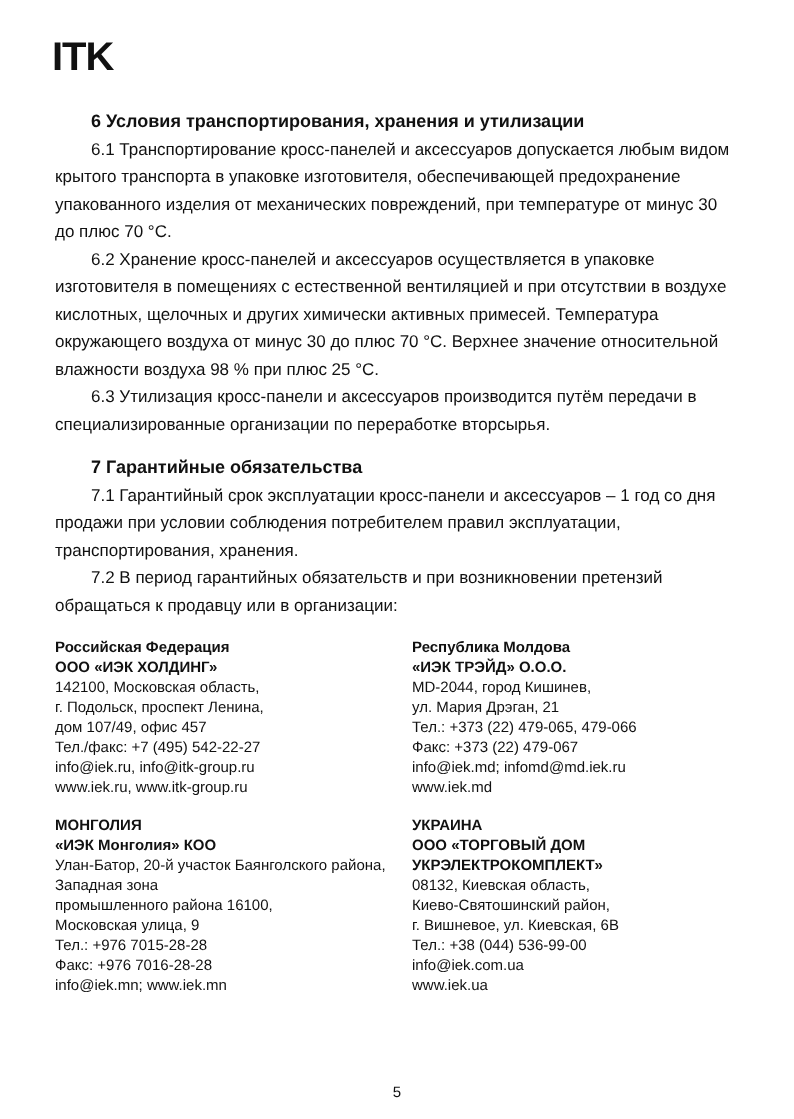ITK
6 Условия транспортирования, хранения и утилизации
6.1 Транспортирование кросс-панелей и аксессуаров допускается любым видом крытого транспорта в упаковке изготовителя, обеспечивающей предохранение упакованного изделия от механических повреждений, при температуре от минус 30 до плюс 70 °С.
6.2 Хранение кросс-панелей и аксессуаров осуществляется в упаковке изготовителя в помещениях с естественной вентиляцией и при отсутствии в воздухе кислотных, щелочных и других химически активных примесей. Температура окружающего воздуха от минус 30 до плюс 70 °С. Верхнее значение относительной влажности воздуха 98 % при плюс 25 °С.
6.3 Утилизация кросс-панели и аксессуаров производится путём передачи в специализированные организации по переработке вторсырья.
7 Гарантийные обязательства
7.1 Гарантийный срок эксплуатации кросс-панели и аксессуаров – 1 год со дня продажи при условии соблюдения потребителем правил эксплуатации, транспортирования, хранения.
7.2 В период гарантийных обязательств и при возникновении претензий обращаться к продавцу или в организации:
Российская Федерация
ООО «ИЭК ХОЛДИНГ»
142100, Московская область,
г. Подольск, проспект Ленина,
дом 107/49, офис 457
Тел./факс: +7 (495) 542-22-27
info@iek.ru, info@itk-group.ru
www.iek.ru, www.itk-group.ru
Республика Молдова
«ИЭК ТРЭЙД» О.О.О.
MD-2044, город Кишинев,
ул. Мария Дрэган, 21
Тел.: +373 (22) 479-065, 479-066
Факс: +373 (22) 479-067
info@iek.md; infomd@md.iek.ru
www.iek.md
МОНГОЛИЯ
«ИЭК Монголия» КОО
Улан-Батор, 20-й участок Баянголского района, Западная зона
промышленного района 16100,
Московская улица, 9
Тел.: +976 7015-28-28
Факс: +976 7016-28-28
info@iek.mn; www.iek.mn
УКРАИНА
ООО «ТОРГОВЫЙ ДОМ
УКРЭЛЕКТРОКОМПЛЕКТ»
08132, Киевская область,
Киево-Святошинский район,
г. Вишневое, ул. Киевская, 6В
Тел.: +38 (044) 536-99-00
info@iek.com.ua
www.iek.ua
5